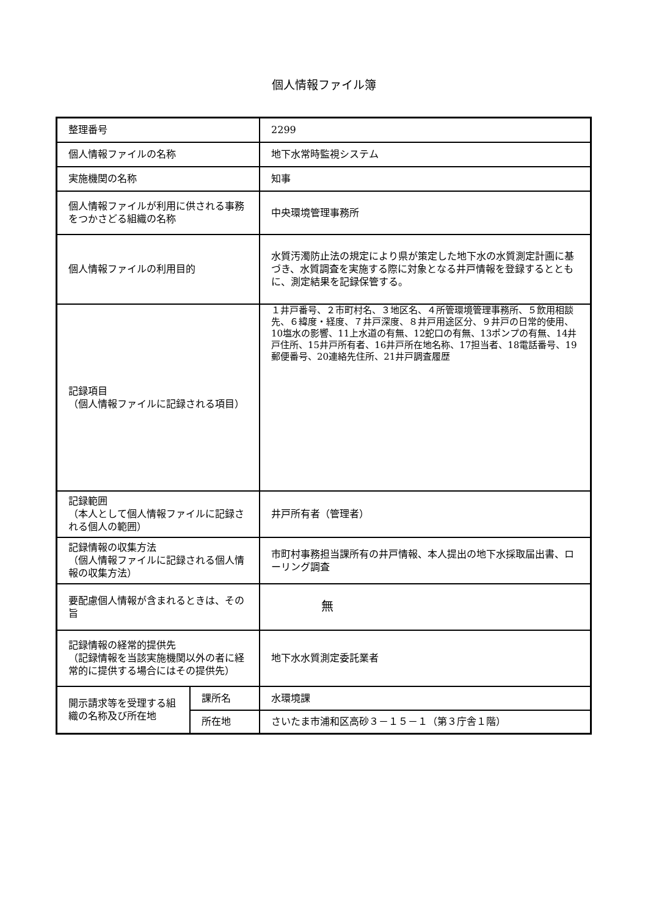個人情報ファイル簿
| 整理番号 | | 2299 |
| 個人情報ファイルの名称 | | 地下水常時監視システム |
| 実施機関の名称 | | 知事 |
| 個人情報ファイルが利用に供される事務をつかさどる組織の名称 | | 中央環境管理事務所 |
| 個人情報ファイルの利用目的 | | 水質汚濁防止法の規定により県が策定した地下水の水質測定計画に基づき、水質調査を実施する際に対象となる井戸情報を登録するとともに、測定結果を記録保管する。 |
| 記録項目 （個人情報ファイルに記録される項目） | | １井戸番号、２市町村名、３地区名、４所管環境管理事務所、５飲用相談先、６緯度・経度、７井戸深度、８井戸用途区分、９井戸の日常的使用、10塩水の影響、11上水道の有無、12蛇口の有無、13ポンプの有無、14井戸住所、15井戸所有者、16井戸所在地名称、17担当者、18電話番号、19郵便番号、20連絡先住所、21井戸調査履歴 |
| 記録範囲 （本人として個人情報ファイルに記録される個人の範囲） | | 井戸所有者（管理者） |
| 記録情報の収集方法 （個人情報ファイルに記録される個人情報の収集方法） | | 市町村事務担当課所有の井戸情報、本人提出の地下水採取届出書、ローリング調査 |
| 要配慮個人情報が含まれるときは、その旨 | | 無 |
| 記録情報の経常的提供先 （記録情報を当該実施機関以外の者に経常的に提供する場合にはその提供先） | | 地下水水質測定委託業者 |
| 開示請求等を受理する組織の名称及び所在地 | 課所名 | 水環境課 |
| | 所在地 | さいたま市浦和区高砂３－１５－１（第３庁舎１階） |